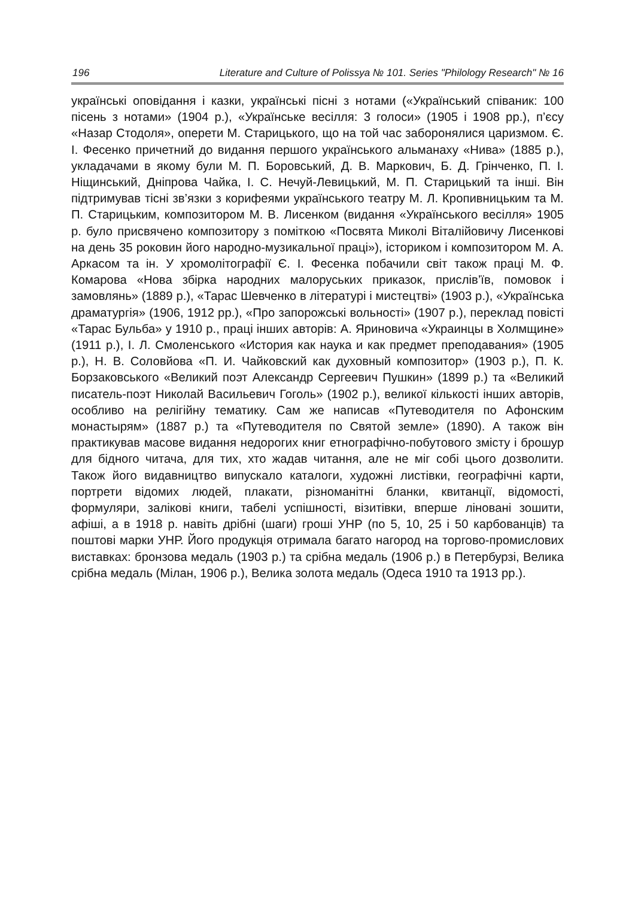196 Literature and Culture of Polissya № 101. Series "Philology Research" № 16
українські оповідання і казки, українські пісні з нотами («Український співаник: 100 пісень з нотами» (1904 р.), «Українське весілля: 3 голоси» (1905 і 1908 рр.), п’єсу «Назар Стодоля», оперети М. Старицького, що на той час заборонялися царизмом. Є. І. Фесенко причетний до видання першого українського альманаху «Нива» (1885 р.), укладачами в якому були М. П. Боровський, Д. В. Маркович, Б. Д. Грінченко, П. І. Ніщинський, Дніпрова Чайка, І. С. Нечуй-Левицький, М. П. Старицький та інші. Він підтримував тісні зв’язки з корифеями українського театру М. Л. Кропивницьким та М. П. Старицьким, композитором М. В. Лисенком (видання «Українського весілля» 1905 р. було присвячено композитору з поміткою «Посвята Миколі Віталійовичу Лисенкові на день 35 роковин його народно-музикальної праці»), істориком і композитором М. А. Аркасом та ін. У хромолітографії Є. І. Фесенка побачили світ також праці М. Ф. Комарова «Нова збірка народних малоруських приказок, прислів’їв, помовок і замовлянь» (1889 р.), «Тарас Шевченко в літературі і мистецтві» (1903 р.), «Українська драматургія» (1906, 1912 рр.), «Про запорожські вольності» (1907 р.), переклад повісті «Тарас Бульба» у 1910 р., праці інших авторів: А. Яриновича «Украинцы в Холмщине» (1911 р.), І. Л. Смоленського «История как наука и как предмет преподавания» (1905 р.), Н. В. Соловйова «П. И. Чайковский как духовный композитор» (1903 р.), П. К. Борзаковського «Великий поэт Александр Сергеевич Пушкин» (1899 р.) та «Великий писатель-поэт Николай Васильевич Гоголь» (1902 р.), великої кількості інших авторів, особливо на релігійну тематику. Сам же написав «Путеводителя по Афонским монастырям» (1887 р.) та «Путеводителя по Святой земле» (1890). А також він практикував масове видання недорогих книг етнографічно-побутового змісту і брошур для бідного читача, для тих, хто жадав читання, але не міг собі цього дозволити. Також його видавництво випускало каталоги, художні листівки, географічні карти, портрети відомих людей, плакати, різноманітні бланки, квитанції, відомості, формуляри, залікові книги, табелі успішності, візитівки, вперше ліновані зошити, афіші, а в 1918 р. навіть дрібні (шаги) гроші УНР (по 5, 10, 25 і 50 карбованців) та поштові марки УНР. Його продукція отримала багато нагород на торгово-промислових виставках: бронзова медаль (1903 р.) та срібна медаль (1906 р.) в Петербурзі, Велика срібна медаль (Мілан, 1906 р.), Велика золота медаль (Одеса 1910 та 1913 рр.).